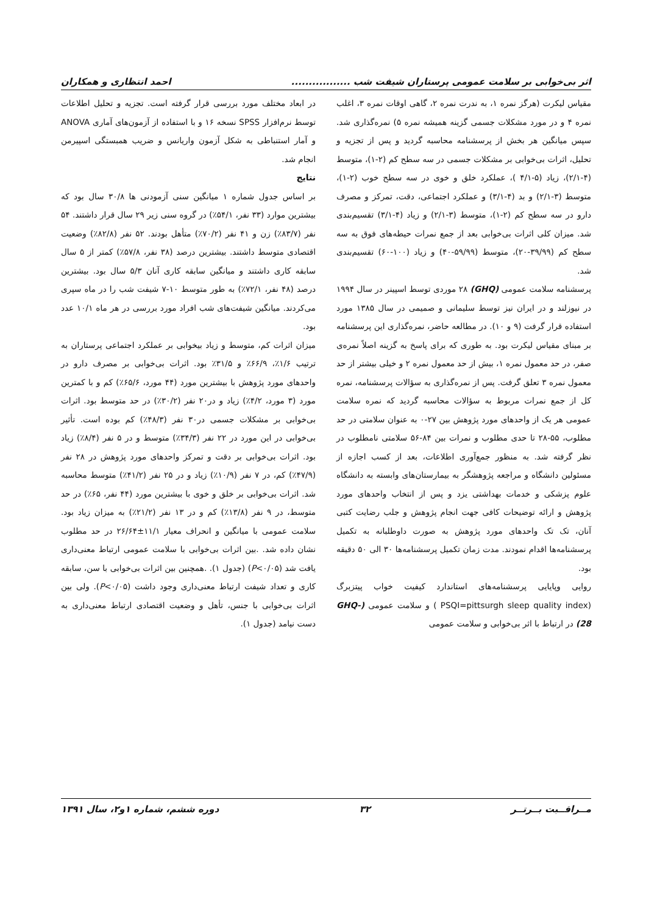اثر بی‌خوابی بر سلامت عمومی پرستاران شیفت شب ................. احمد انتظاری و همکاران
مقیاس لیکرت (هرگز نمره ۱، به ندرت نمره ۲، گاهی اوقات نمره ۳، اغلب نمره ۴ و در مورد مشکلات جسمی گزینه همیشه نمره ۵) نمره‌گذاری شد. سپس میانگین هر بخش از پرسشنامه محاسبه گردید و پس از تجزیه و تحلیل، اثرات بی‌خوابی بر مشکلات جسمی در سه سطح کم (۲-۱)، متوسط (۴-۲/۱)، زیاد (۵-۴/۱ )، عملکرد خلق و خوی در سه سطح خوب (۲-۱)، متوسط (۳-۲/۱) و بد (۴-۳/۱) و عملکرد اجتماعی، دقت، تمرکز و مصرف دارو در سه سطح کم (۲-۱)، متوسط (۳-۲/۱) و زیاد (۴-۳/۱) تقسیم‌بندی شد. میزان کلی اثرات بی‌خوابی بعد از جمع نمرات حیطه‌های فوق به سه سطح کم (۳۹/۹۹-۲۰)، متوسط (۵۹/۹۹-۴۰) و زیاد (۱۰۰-۶۰) تقسیم‌بندی شد.
پرسشنامه سلامت عمومی (GHQ) ۲۸ موردی توسط اسپینر در سال ۱۹۹۴ در نیوزلند و در ایران نیز توسط سلیمانی و صمیمی در سال ۱۳۸۵ مورد استفاده قرار گرفت (۹ و ۱۰). در مطالعه حاضر، نمره‌گذاری این پرسشنامه بر مبنای مقیاس لیکرت بود. به طوری که برای پاسخ به گزینه اصلاً نمره‌ی صفر، در حد معمول نمره ۱، بیش از حد معمول نمره ۲ و خیلی بیشتر از حد معمول نمره ۳ تعلق گرفت. پس از نمره‌گذاری به سؤالات پرسشنامه، نمره کل از جمع نمرات مربوط به سؤالات محاسبه گردید که نمره سلامت عمومی هر یک از واحدهای مورد پژوهش بین ۲۷-۰ به عنوان سلامتی در حد مطلوب، ۵۵-۲۸ تا حدی مطلوب و نمرات بین ۸۴-۵۶ سلامتی نامطلوب در نظر گرفته شد. به منظور جمع‌آوری اطلاعات، بعد از کسب اجازه از مسئولین دانشگاه و مراجعه پژوهشگر به بیمارستان‌های وابسته به دانشگاه علوم پزشکی و خدمات بهداشتی یزد و پس از انتخاب واحدهای مورد پژوهش و ارائه توضیحات کافی جهت انجام پژوهش و جلب رضایت کتبی آنان، تک تک واحدهای مورد پژوهش به صورت داوطلبانه به تکمیل پرسشنامه‌ها اقدام نمودند. مدت زمان تکمیل پرسشنامه‌ها ۳۰ الی ۵۰ دقیقه بود.
روایی وپایایی پرسشنامه‌های استاندارد کیفیت خواب پیتزبرگ (PSQI=pittsurgh sleep quality index ) و سلامت عمومی (GHQ-28) در ارتباط با اثر بی‌خوابی و سلامت عمومی
در ابعاد مختلف مورد بررسی قرار گرفته است. تجزیه و تحلیل اطلاعات توسط نرم‌افزار SPSS نسخه ۱۶ و با استفاده از آزمون‌های آماری ANOVA و آمار استنباطی به شکل آزمون واریانس و ضریب همبستگی اسپیرمن انجام شد.
نتایج
بر اساس جدول شماره ۱ میانگین سنی آزمودنی ها ۳۰/۸ سال بود که بیشترین موارد (۳۳ نفر، ۵۴/۱٪) در گروه سنی زیر ۲۹ سال قرار داشتند. ۵۴ نفر (۸۳/۷٪) زن و ۴۱ نفر (۷۰/۲٪) متأهل بودند. ۵۲ نفر (۸۲/۸٪) وضعیت اقتصادی متوسط داشتند. بیشترین درصد (۳۸ نفر، ۵۷/۸٪) کمتر از ۵ سال سابقه کاری داشتند و میانگین سابقه کاری آنان ۵/۳ سال بود. بیشترین درصد (۴۸ نفر، ۷۲/۱٪) به طور متوسط ۱۰-۷ شیفت شب را در ماه سپری می‌کردند. میانگین شیفت‌های شب افراد مورد بررسی در هر ماه ۱۰/۱ عدد بود.
میزان اثرات کم، متوسط و زیاد بیخوابی بر عملکرد اجتماعی پرستاران به ترتیب ۱/۶٪، ۶۶/۹٪ و ۳۱/۵٪ بود. اثرات بی‌خوابی بر مصرف دارو در واحدهای مورد پژوهش با بیشترین مورد (۴۴ مورد، ۶۵/۶٪) کم و با کمترین مورد (۳ مورد، ۴/۲٪) زیاد و در۲۰ نفر (۳۰/۲٪) در حد متوسط بود. اثرات بی‌خوابی بر مشکلات جسمی در۳۰ نفر (۴۸/۳٪) کم بوده است. تأثیر بی‌خوابی در این مورد در ۲۲ نفر (۳۴/۳٪) متوسط و در ۵ نفر (۸/۴٪) زیاد بود. اثرات بی‌خوابی بر دقت و تمرکز واحدهای مورد پژوهش در ۲۸ نفر (۴۷/۹٪) کم، در ۷ نفر (۱۰/۹٪) زیاد و در ۲۵ نفر (۴۱/۲٪) متوسط محاسبه شد. اثرات بی‌خوابی بر خلق و خوی با بیشترین مورد (۴۴ نفر، ۶۵٪) در حد متوسط، در ۹ نفر (۱۳/۸٪) کم و در ۱۳ نفر (۲۱/۲٪) به میزان زیاد بود. سلامت عمومی با میانگین و انحراف معیار ۱۱/۱±۲۶/۶۴ در حد مطلوب نشان داده شد. .بین اثرات بی‌خوابی با سلامت عمومی ارتباط معنی‌داری یافت شد (P<۰/۰۵) (جدول ۱). .همچنین بین اثرات بی‌خوابی با سن، سابقه کاری و تعداد شیفت ارتباط معنی‌داری وجود داشت (P<۰/۰۵). ولی بین اثرات بی‌خوابی با جنس، تأهل و وضعیت اقتصادی ارتباط معنی‌داری به دست نیامد (جدول ۱).
مــراقــبت بــرتــر ۳۲ دوره ششم، شماره ۱و۲، سال ۱۳۹۱